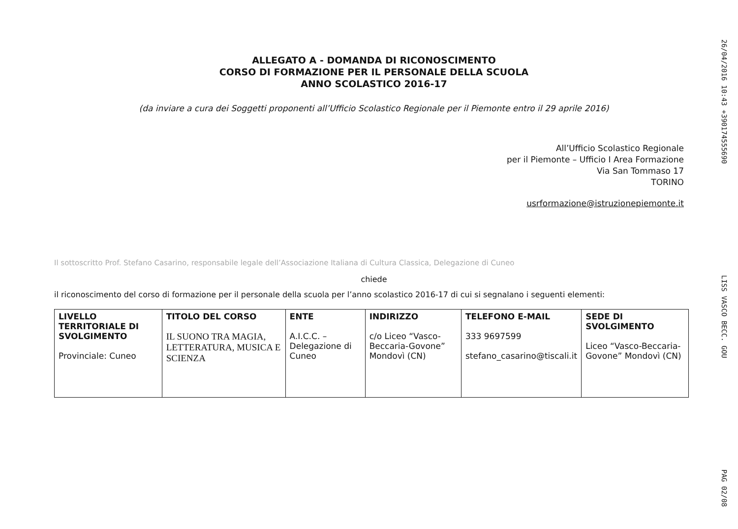ALLEGATO A - DOMANDA DI RICONOSCIMENTO
CORSO DI FORMAZIONE PER IL PERSONALE DELLA SCUOLA
ANNO SCOLASTICO 2016-17
(da inviare a cura dei Soggetti proponenti all’Ufficio Scolastico Regionale per il Piemonte entro il 29 aprile 2016)
All’Ufficio Scolastico Regionale
per il Piemonte – Ufficio I Area Formazione
Via San Tommaso 17
TORINO
usrformazione@istruzionepiemonte.it
Il sottoscritto Prof. Stefano Casarino, responsabile legale dell’Associazione Italiana di Cultura Classica, Delegazione di Cuneo
chiede
il riconoscimento del corso di formazione per il personale della scuola per l’anno scolastico 2016-17 di cui si segnalano i seguenti elementi:
| LIVELLO TERRITORIALE DI SVOLGIMENTO Provinciale: Cuneo | TITOLO DEL CORSO IL SUONO TRA MAGIA, LETTERATURA, MUSICA E SCIENZA | ENTE A.I.C.C. – Delegazione di Cuneo | INDIRIZZO c/o Liceo “Vasco-Beccaria-Govone” Mondovì (CN) | TELEFONO E-MAIL 333 9697599 stefano_casarino@tiscali.it | SEDE DI SVOLGIMENTO Liceo “Vasco-Beccaria-Govone” Mondovì (CN) |
26/04/2016 10:43 +390174555690 LISS VASCO BECC. GOU PAG 02/08